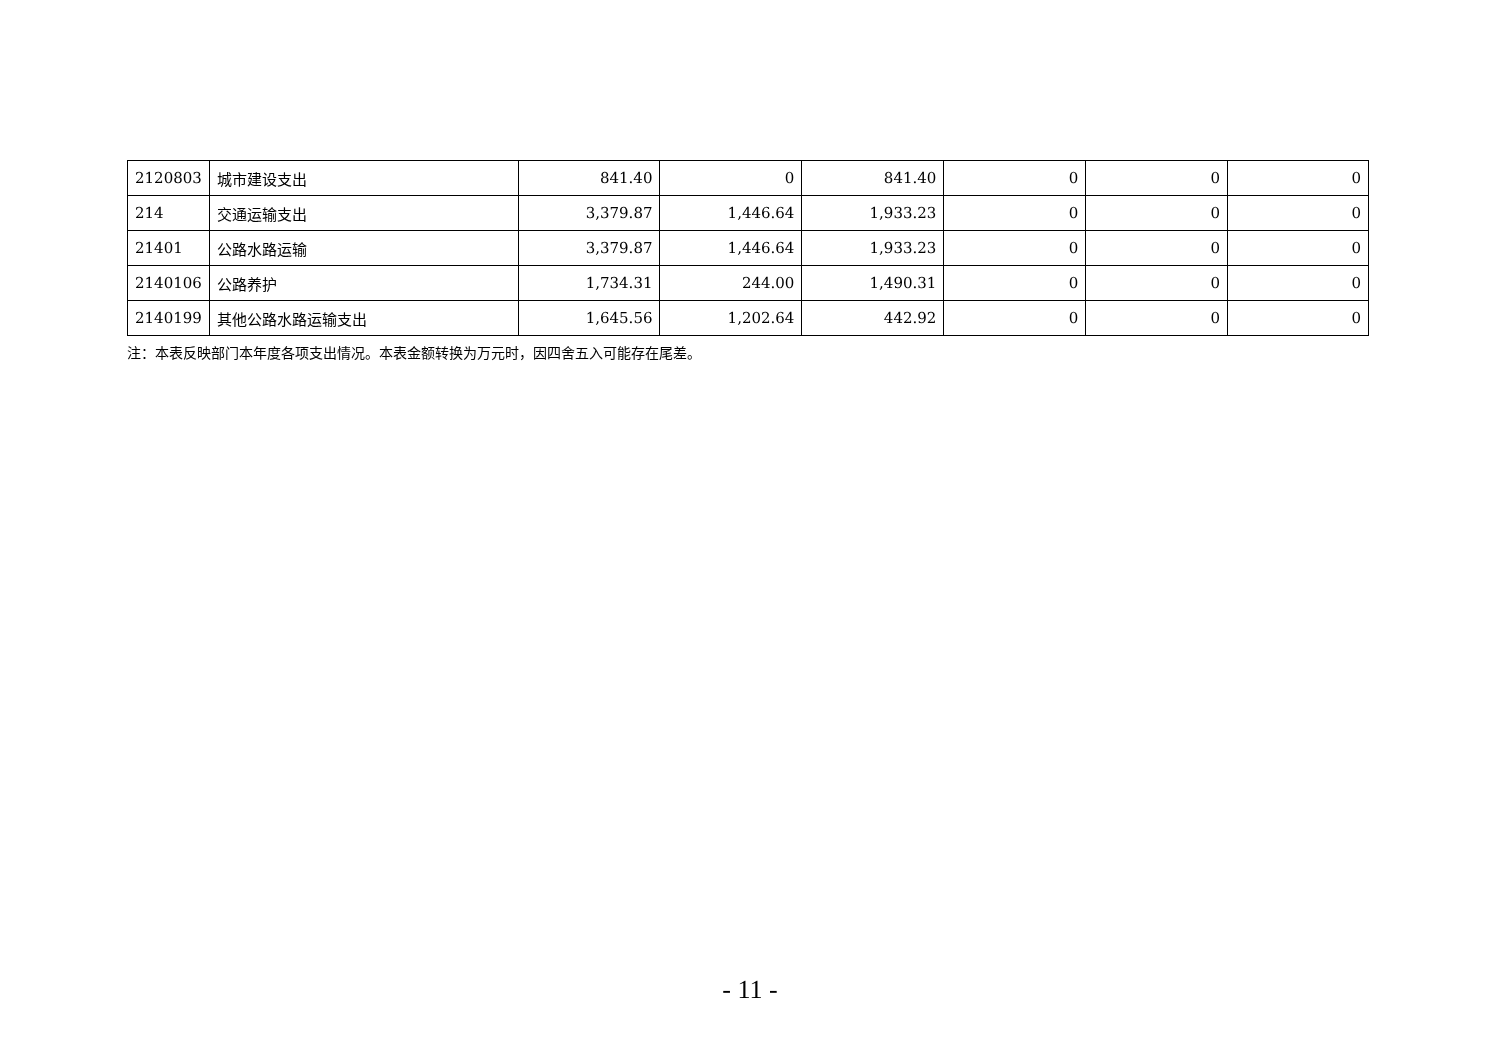| 2120803 | 城市建设支出 | 841.40 | 0 | 841.40 | 0 | 0 | 0 |
| 214 | 交通运输支出 | 3,379.87 | 1,446.64 | 1,933.23 | 0 | 0 | 0 |
| 21401 | 公路水路运输 | 3,379.87 | 1,446.64 | 1,933.23 | 0 | 0 | 0 |
| 2140106 | 公路养护 | 1,734.31 | 244.00 | 1,490.31 | 0 | 0 | 0 |
| 2140199 | 其他公路水路运输支出 | 1,645.56 | 1,202.64 | 442.92 | 0 | 0 | 0 |
注：本表反映部门本年度各项支出情况。本表金额转换为万元时，因四舍五入可能存在尾差。
- 11 -